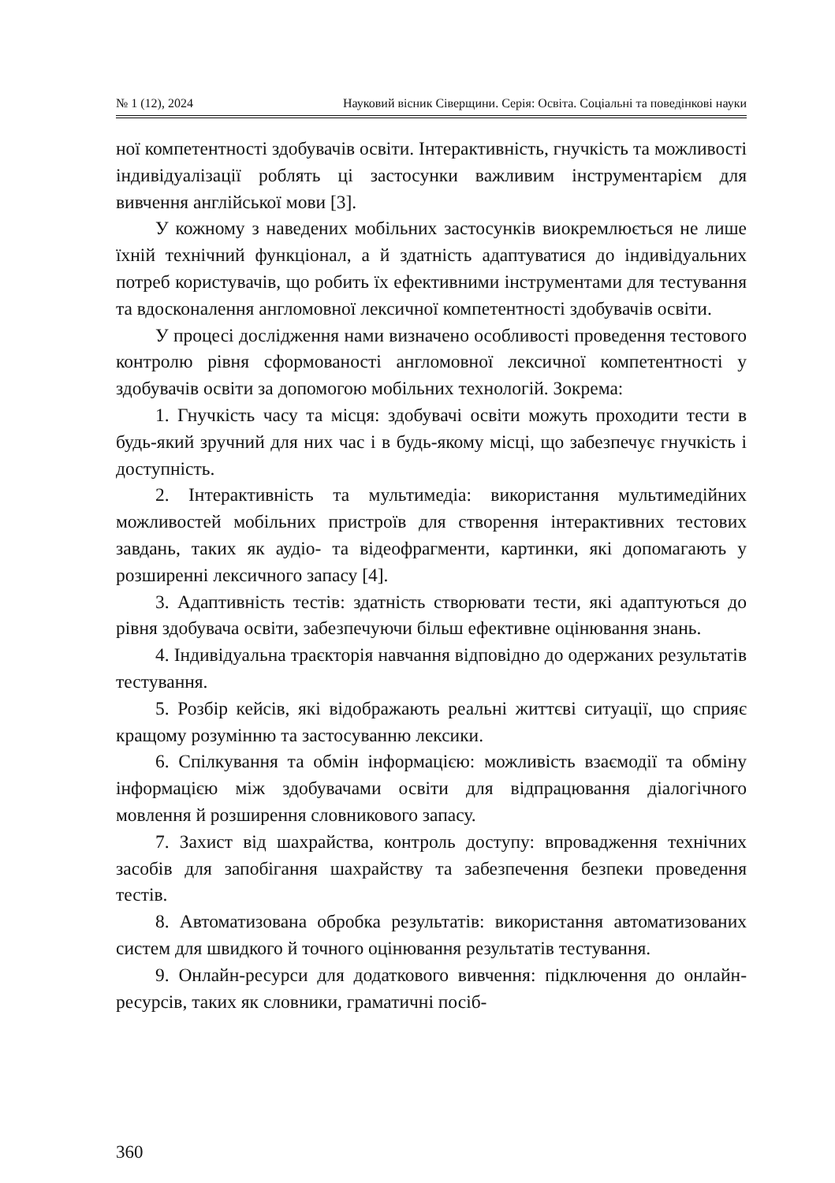№ 1 (12), 2024 Науковий вісник Сіверщини. Серія: Освіта. Соціальні та поведінкові науки
ної компетентності здобувачів освіти. Інтерактивність, гнучкість та можливості індивідуалізації роблять ці застосунки важливим інструментарієм для вивчення англійської мови [3].
У кожному з наведених мобільних застосунків виокремлюється не лише їхній технічний функціонал, а й здатність адаптуватися до індивідуальних потреб користувачів, що робить їх ефективними інструментами для тестування та вдосконалення англомовної лексичної компетентності здобувачів освіти.
У процесі дослідження нами визначено особливості проведення тестового контролю рівня сформованості англомовної лексичної компетентності у здобувачів освіти за допомогою мобільних технологій. Зокрема:
1. Гнучкість часу та місця: здобувачі освіти можуть проходити тести в будь-який зручний для них час і в будь-якому місці, що забезпечує гнучкість і доступність.
2. Інтерактивність та мультимедіа: використання мультимедійних можливостей мобільних пристроїв для створення інтерактивних тестових завдань, таких як аудіо- та відеофрагменти, картинки, які допомагають у розширенні лексичного запасу [4].
3. Адаптивність тестів: здатність створювати тести, які адаптуються до рівня здобувача освіти, забезпечуючи більш ефективне оцінювання знань.
4. Індивідуальна траєкторія навчання відповідно до одержаних результатів тестування.
5. Розбір кейсів, які відображають реальні життєві ситуації, що сприяє кращому розумінню та застосуванню лексики.
6. Спілкування та обмін інформацією: можливість взаємодії та обміну інформацією між здобувачами освіти для відпрацювання діалогічного мовлення й розширення словникового запасу.
7. Захист від шахрайства, контроль доступу: впровадження технічних засобів для запобігання шахрайству та забезпечення безпеки проведення тестів.
8. Автоматизована обробка результатів: використання автоматизованих систем для швидкого й точного оцінювання результатів тестування.
9. Онлайн-ресурси для додаткового вивчення: підключення до онлайн-ресурсів, таких як словники, граматичні посіб-
360